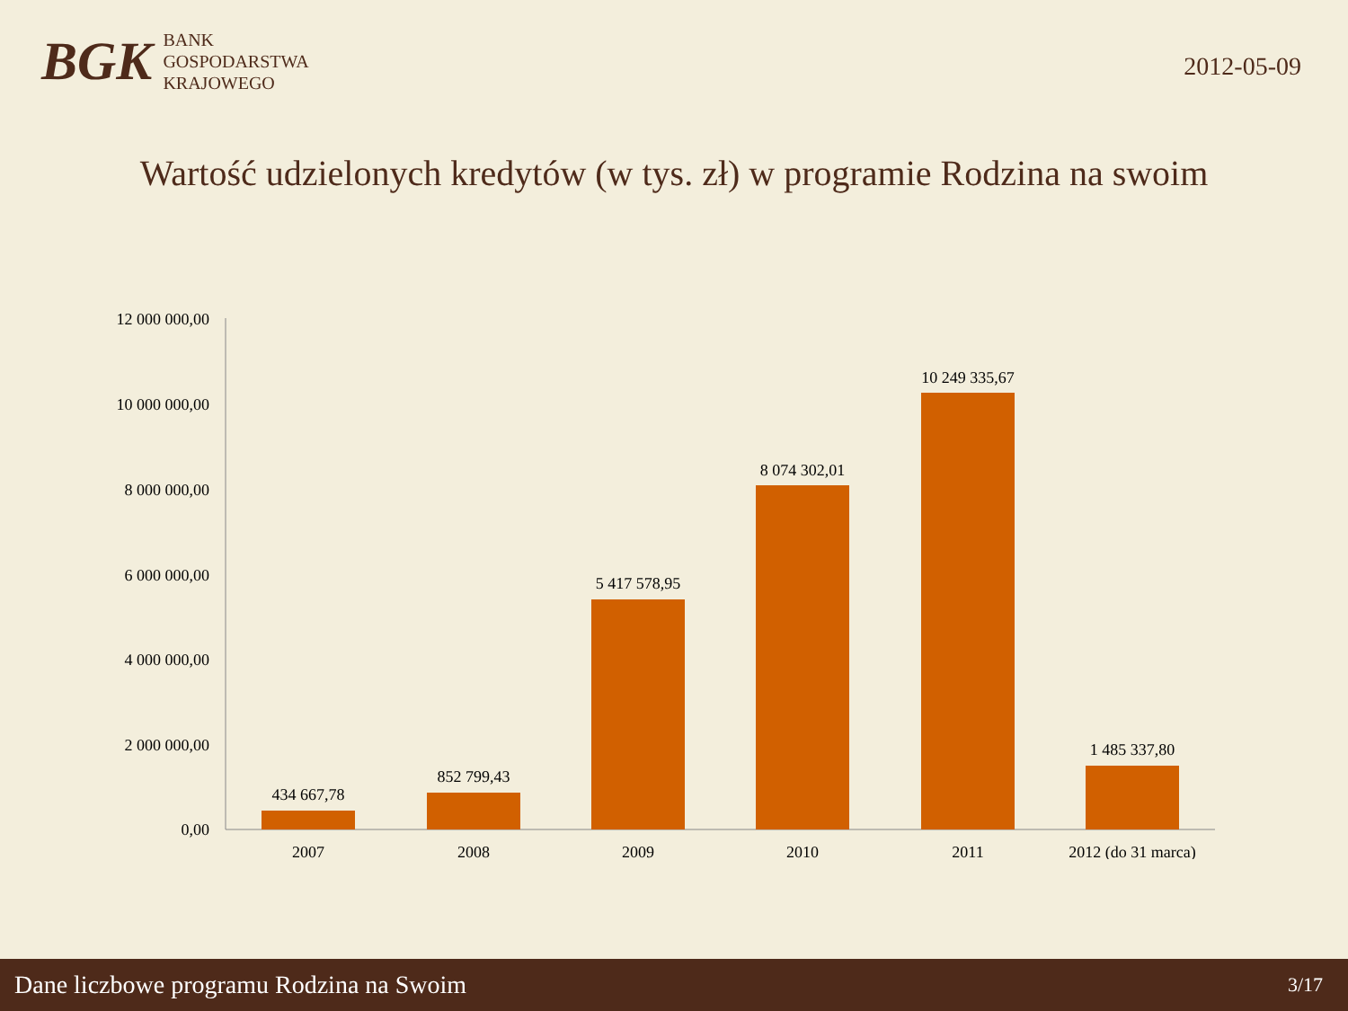BGK
BANK
GOSPODARSTWA
KRAJOWEGO
2012-05-09
Wartość udzielonych kredytów (w tys. zł) w programie Rodzina na swoim
12 000 000,00
10 000 000,00
8 000 000,00
6 000 000,00
4 000 000,00
2 000 000,00
0,00
434 667,78
852 799,43
5 417 578,95
8 074 302,01
10 249 335,67
1 485 337,80
2007
2008
2009
2010
2011
2012 (do 31 marca)
Dane liczbowe programu Rodzina na Swoim 3/17